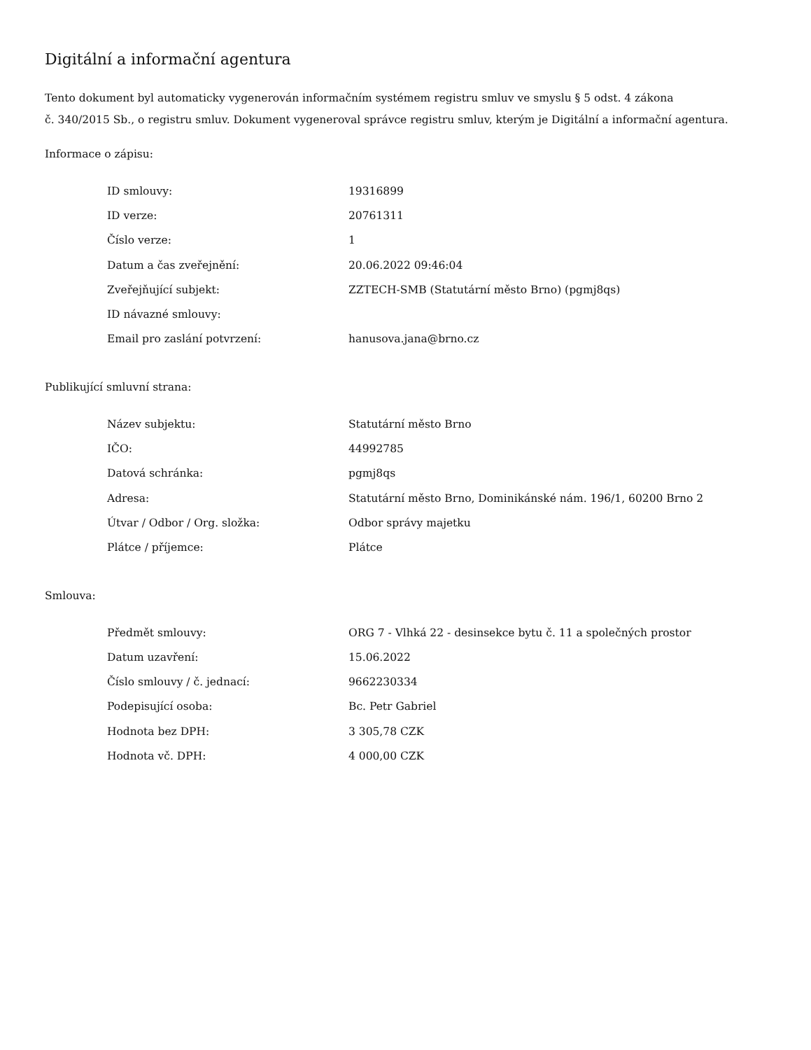Digitální a informační agentura
Tento dokument byl automaticky vygenerován informačním systémem registru smluv ve smyslu § 5 odst. 4 zákona
č. 340/2015 Sb., o registru smluv. Dokument vygeneroval správce registru smluv, kterým je Digitální a informační agentura.
Informace o zápisu:
| ID smlouvy: | 19316899 |
| ID verze: | 20761311 |
| Číslo verze: | 1 |
| Datum a čas zveřejnění: | 20.06.2022 09:46:04 |
| Zveřejňující subjekt: | ZZTECH-SMB (Statutární město Brno) (pgmj8qs) |
| ID návazné smlouvy: | |
| Email pro zaslání potvrzení: | hanusova.jana@brno.cz |
Publikující smluvní strana:
| Název subjektu: | Statutární město Brno |
| IČO: | 44992785 |
| Datová schránka: | pgmj8qs |
| Adresa: | Statutární město Brno, Dominikánské nám. 196/1, 60200 Brno 2 |
| Útvar / Odbor / Org. složka: | Odbor správy majetku |
| Plátce / příjemce: | Plátce |
Smlouva:
| Předmět smlouvy: | ORG 7 - Vlhká 22 - desinsekce bytu č. 11 a společných prostor |
| Datum uzavření: | 15.06.2022 |
| Číslo smlouvy / č. jednací: | 9662230334 |
| Podepisující osoba: | Bc. Petr Gabriel |
| Hodnota bez DPH: | 3 305,78 CZK |
| Hodnota vč. DPH: | 4 000,00 CZK |